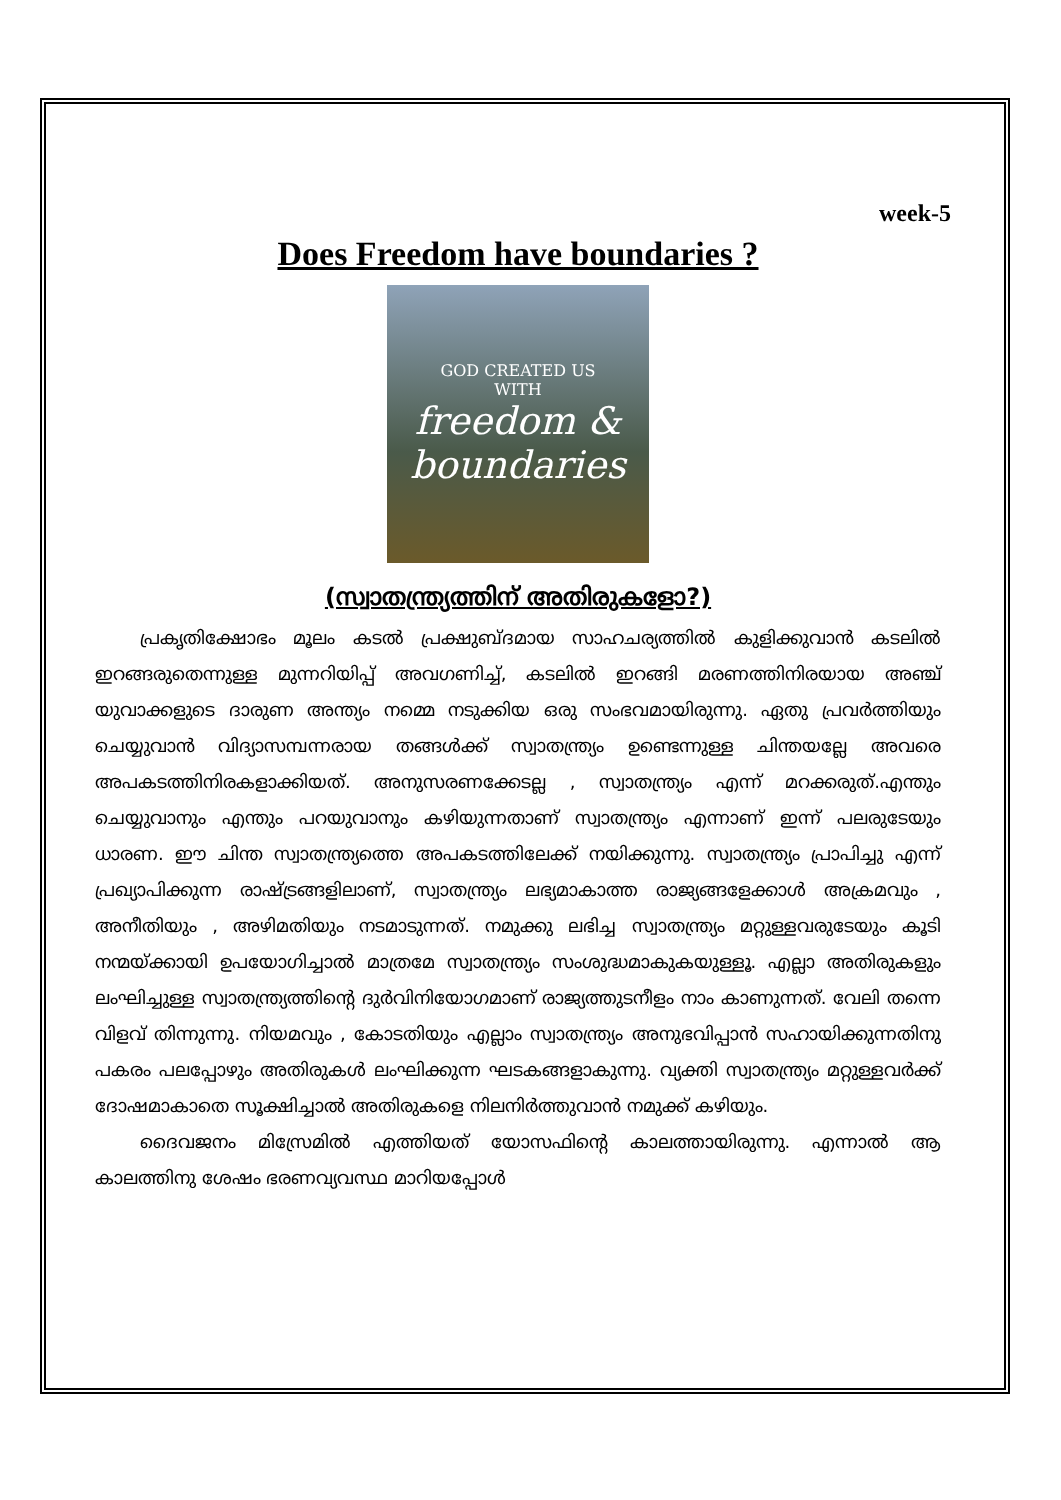week-5
Does Freedom have boundaries ?
GOD CREATED US
WITH
freedom &
boundaries
(സ്വാതന്ത്ര്യത്തിന് അതിരുകളോ?)
പ്രകൃതിക്ഷോഭം മൂലം കടൽ പ്രക്ഷുബ്ദമായ സാഹചര്യത്തിൽ കുളിക്കുവാൻ കടലിൽ ഇറങ്ങരുതെന്നുള്ള മുന്നറിയിപ്പ് അവഗണിച്ച്, കടലിൽ ഇറങ്ങി മരണത്തിനിരയായ അഞ്ച് യുവാക്കളുടെ ദാരുണ അന്ത്യം നമ്മെ നടുക്കിയ ഒരു സംഭവമായിരുന്നു. ഏതു പ്രവർത്തിയും ചെയ്യുവാൻ വിദ്യാസമ്പന്നരായ തങ്ങൾക്ക് സ്വാതന്ത്ര്യം ഉണ്ടെന്നുള്ള ചിന്തയല്ലേ അവരെ അപകടത്തിനിരകളാക്കിയത്. അനുസരണക്കേടല്ല , സ്വാതന്ത്ര്യം എന്ന് മറക്കരുത്.എന്തും ചെയ്യുവാനും എന്തും പറയുവാനും കഴിയുന്നതാണ് സ്വാതന്ത്ര്യം എന്നാണ് ഇന്ന് പലരുടേയും ധാരണ. ഈ ചിന്ത സ്വാതന്ത്ര്യത്തെ അപകടത്തിലേക്ക് നയിക്കുന്നു. സ്വാതന്ത്ര്യം പ്രാപിച്ചു എന്ന് പ്രഖ്യാപിക്കുന്ന രാഷ്ട്രങ്ങളിലാണ്, സ്വാതന്ത്ര്യം ലഭ്യമാകാത്ത രാജ്യങ്ങളേക്കാൾ അക്രമവും , അനീതിയും , അഴിമതിയും നടമാടുന്നത്. നമുക്കു ലഭിച്ച സ്വാതന്ത്ര്യം മറ്റുള്ളവരുടേയും കൂടി നന്മയ്ക്കായി ഉപയോഗിച്ചാൽ മാത്രമേ സ്വാതന്ത്ര്യം സംശുദ്ധമാകുകയുള്ളൂ. എല്ലാ അതിരുകളും ലംഘിച്ചുള്ള സ്വാതന്ത്ര്യത്തിന്റെ ദുർവിനിയോഗമാണ് രാജ്യത്തുടനീളം നാം കാണുന്നത്. വേലി തന്നെ വിളവ് തിന്നുന്നു. നിയമവും , കോടതിയും എല്ലാം സ്വാതന്ത്ര്യം അനുഭവിപ്പാൻ സഹായിക്കുന്നതിനു പകരം പലപ്പോഴും അതിരുകൾ ലംഘിക്കുന്ന ഘടകങ്ങളാകുന്നു. വ്യക്തി സ്വാതന്ത്ര്യം മറ്റുള്ളവർക്ക് ദോഷമാകാതെ സൂക്ഷിച്ചാൽ അതിരുകളെ നിലനിർത്തുവാൻ നമുക്ക് കഴിയും.
ദൈവജനം മിസ്രേമിൽ എത്തിയത് യോസഫിന്റെ കാലത്തായിരുന്നു. എന്നാൽ ആ കാലത്തിനു ശേഷം ഭരണവ്യവസ്ഥ മാറിയപ്പോൾ